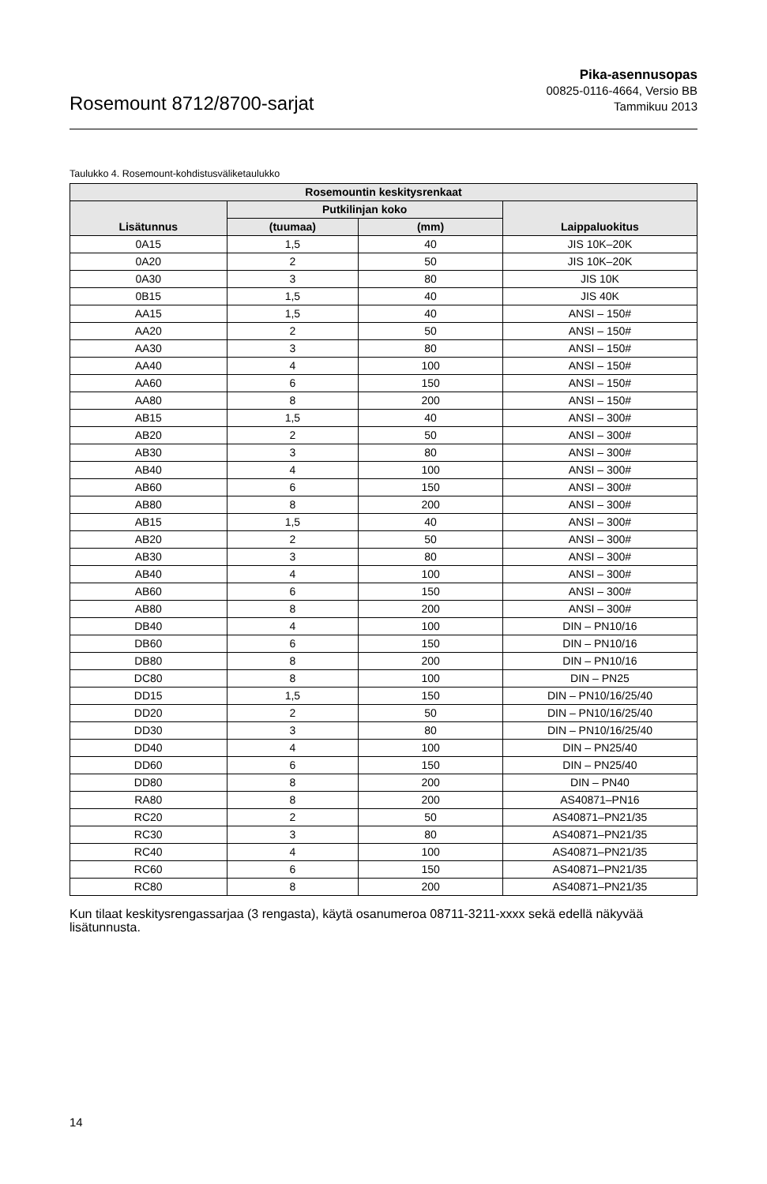Rosemount 8712/8700-sarjat
Pika-asennusopas
00825-0116-4664, Versio BB
Tammikuu 2013
Taulukko 4. Rosemount-kohdistusväliketaulukko
| Rosemountin keskitysrenkaat | | | |
| --- | --- | --- | --- |
| Lisätunnus | Putkilinjan koko | | Laippaluokitus |
| | (tuumaa) | (mm) | |
| 0A15 | 1,5 | 40 | JIS 10K–20K |
| 0A20 | 2 | 50 | JIS 10K–20K |
| 0A30 | 3 | 80 | JIS 10K |
| 0B15 | 1,5 | 40 | JIS 40K |
| AA15 | 1,5 | 40 | ANSI – 150# |
| AA20 | 2 | 50 | ANSI – 150# |
| AA30 | 3 | 80 | ANSI – 150# |
| AA40 | 4 | 100 | ANSI – 150# |
| AA60 | 6 | 150 | ANSI – 150# |
| AA80 | 8 | 200 | ANSI – 150# |
| AB15 | 1,5 | 40 | ANSI – 300# |
| AB20 | 2 | 50 | ANSI – 300# |
| AB30 | 3 | 80 | ANSI – 300# |
| AB40 | 4 | 100 | ANSI – 300# |
| AB60 | 6 | 150 | ANSI – 300# |
| AB80 | 8 | 200 | ANSI – 300# |
| AB15 | 1,5 | 40 | ANSI – 300# |
| AB20 | 2 | 50 | ANSI – 300# |
| AB30 | 3 | 80 | ANSI – 300# |
| AB40 | 4 | 100 | ANSI – 300# |
| AB60 | 6 | 150 | ANSI – 300# |
| AB80 | 8 | 200 | ANSI – 300# |
| DB40 | 4 | 100 | DIN – PN10/16 |
| DB60 | 6 | 150 | DIN – PN10/16 |
| DB80 | 8 | 200 | DIN – PN10/16 |
| DC80 | 8 | 100 | DIN – PN25 |
| DD15 | 1,5 | 150 | DIN – PN10/16/25/40 |
| DD20 | 2 | 50 | DIN – PN10/16/25/40 |
| DD30 | 3 | 80 | DIN – PN10/16/25/40 |
| DD40 | 4 | 100 | DIN – PN25/40 |
| DD60 | 6 | 150 | DIN – PN25/40 |
| DD80 | 8 | 200 | DIN – PN40 |
| RA80 | 8 | 200 | AS40871–PN16 |
| RC20 | 2 | 50 | AS40871–PN21/35 |
| RC30 | 3 | 80 | AS40871–PN21/35 |
| RC40 | 4 | 100 | AS40871–PN21/35 |
| RC60 | 6 | 150 | AS40871–PN21/35 |
| RC80 | 8 | 200 | AS40871–PN21/35 |
Kun tilaat keskitysrengassarjaa (3 rengasta), käytä osanumeroa 08711-3211-xxxx sekä edellä näkyvää lisätunnusta.
14